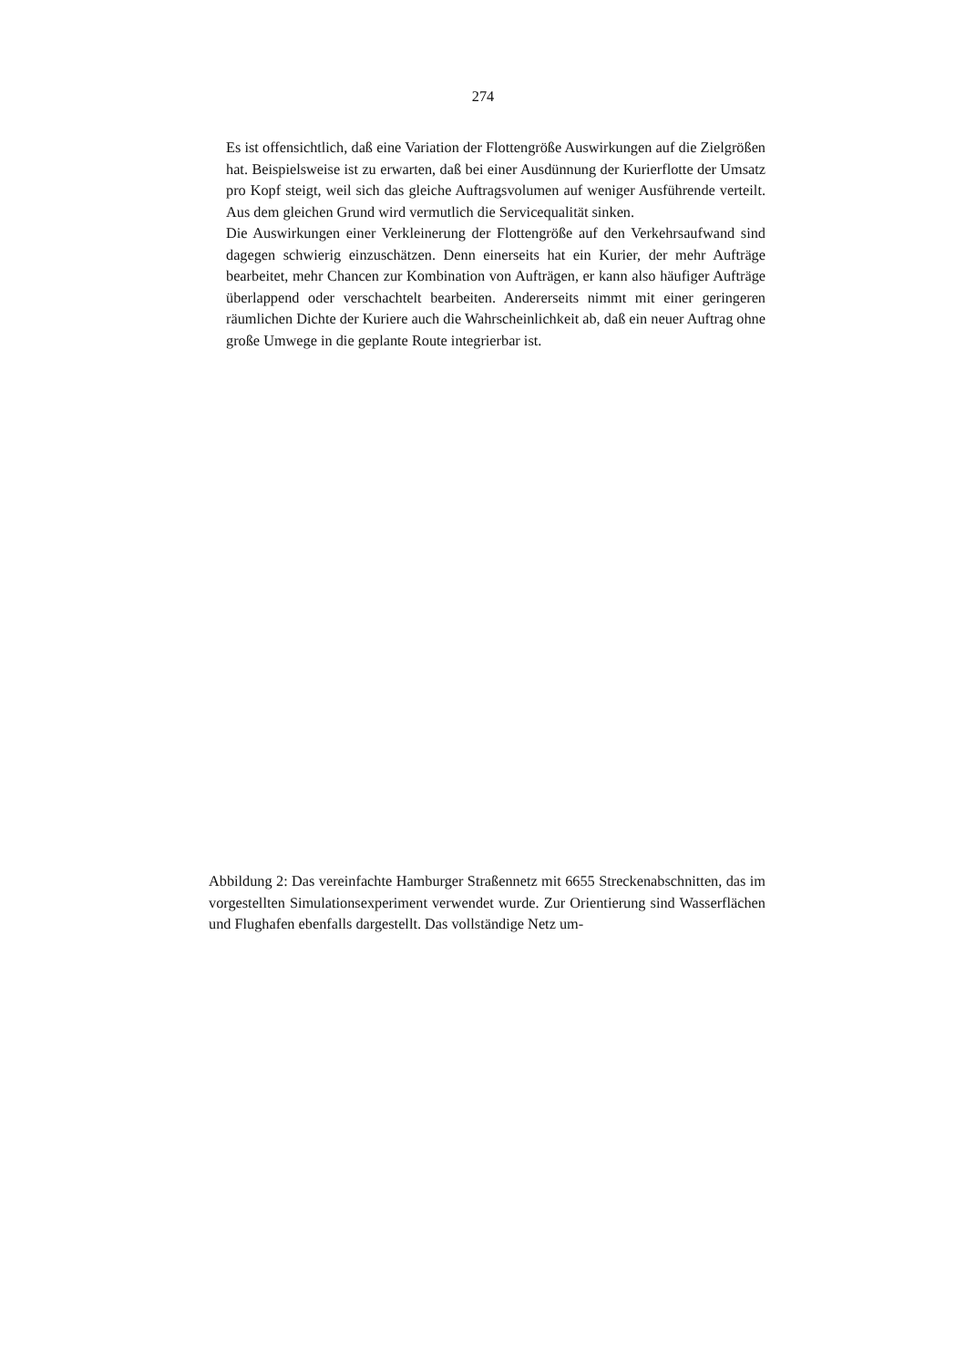274
Es ist offensichtlich, daß eine Variation der Flottengröße Auswirkungen auf die Zielgrößen hat. Beispielsweise ist zu erwarten, daß bei einer Ausdünnung der Kurierflotte der Umsatz pro Kopf steigt, weil sich das gleiche Auftragsvolumen auf weniger Ausführende verteilt. Aus dem gleichen Grund wird vermutlich die Servicequalität sinken.
Die Auswirkungen einer Verkleinerung der Flottengröße auf den Verkehrsaufwand sind dagegen schwierig einzuschätzen. Denn einerseits hat ein Kurier, der mehr Aufträge bearbeitet, mehr Chancen zur Kombination von Aufträgen, er kann also häufiger Aufträge überlappend oder verschachtelt bearbeiten. Andererseits nimmt mit einer geringeren räumlichen Dichte der Kuriere auch die Wahrscheinlichkeit ab, daß ein neuer Auftrag ohne große Umwege in die geplante Route integrierbar ist.
Abbildung 2: Das vereinfachte Hamburger Straßennetz mit 6655 Streckenabschnitten, das im vorgestellten Simulationsexperiment verwendet wurde. Zur Orientierung sind Wasserflächen und Flughafen ebenfalls dargestellt. Das vollständige Netz um-